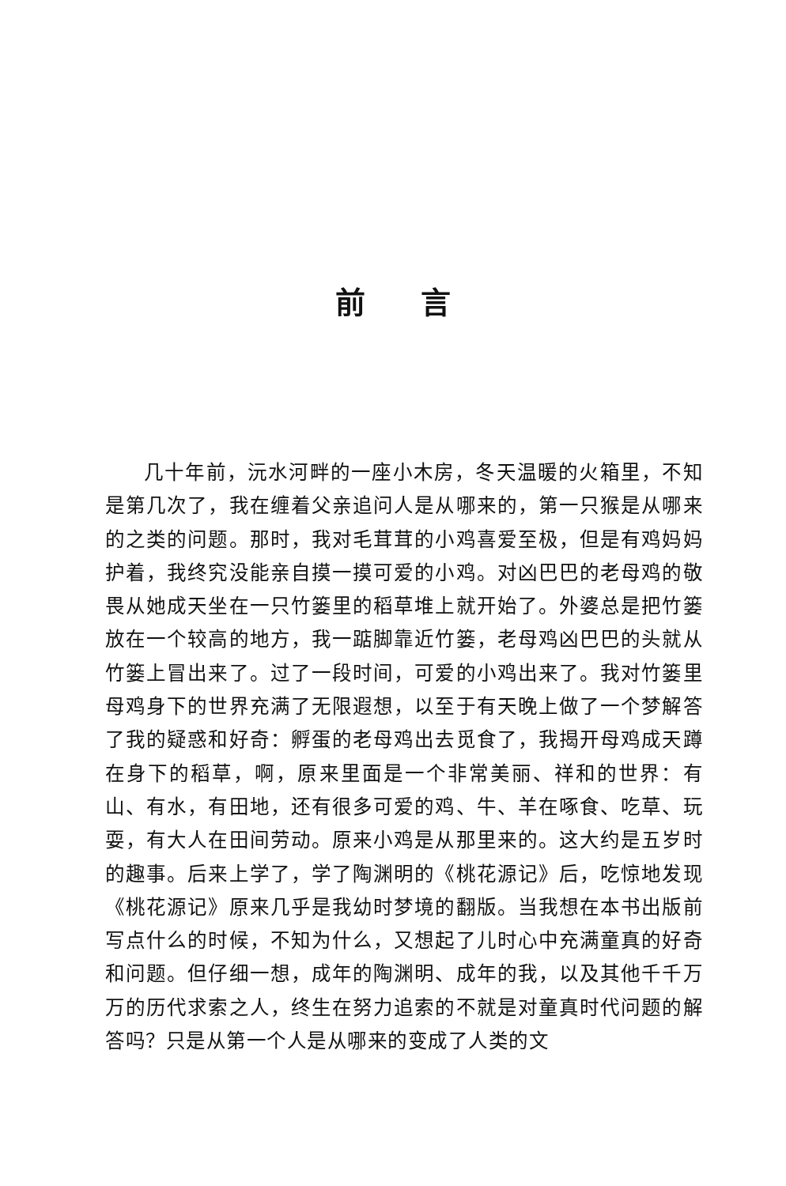前言
几十年前，沅水河畔的一座小木房，冬天温暖的火箱里，不知是第几次了，我在缠着父亲追问人是从哪来的，第一只猴是从哪来的之类的问题。那时，我对毛茸茸的小鸡喜爱至极，但是有鸡妈妈护着，我终究没能亲自摸一摸可爱的小鸡。对凶巴巴的老母鸡的敬畏从她成天坐在一只竹篓里的稻草堆上就开始了。外婆总是把竹篓放在一个较高的地方，我一踮脚靠近竹篓，老母鸡凶巴巴的头就从竹篓上冒出来了。过了一段时间，可爱的小鸡出来了。我对竹篓里母鸡身下的世界充满了无限遐想，以至于有天晚上做了一个梦解答了我的疑惑和好奇：孵蛋的老母鸡出去觅食了，我揭开母鸡成天蹲在身下的稻草，啊，原来里面是一个非常美丽、祥和的世界：有山、有水，有田地，还有很多可爱的鸡、牛、羊在啄食、吃草、玩耍，有大人在田间劳动。原来小鸡是从那里来的。这大约是五岁时的趣事。后来上学了，学了陶渊明的《桃花源记》后，吃惊地发现《桃花源记》原来几乎是我幼时梦境的翻版。当我想在本书出版前写点什么的时候，不知为什么，又想起了儿时心中充满童真的好奇和问题。但仔细一想，成年的陶渊明、成年的我，以及其他千千万万的历代求索之人，终生在努力追索的不就是对童真时代问题的解答吗？只是从第一个人是从哪来的变成了人类的文